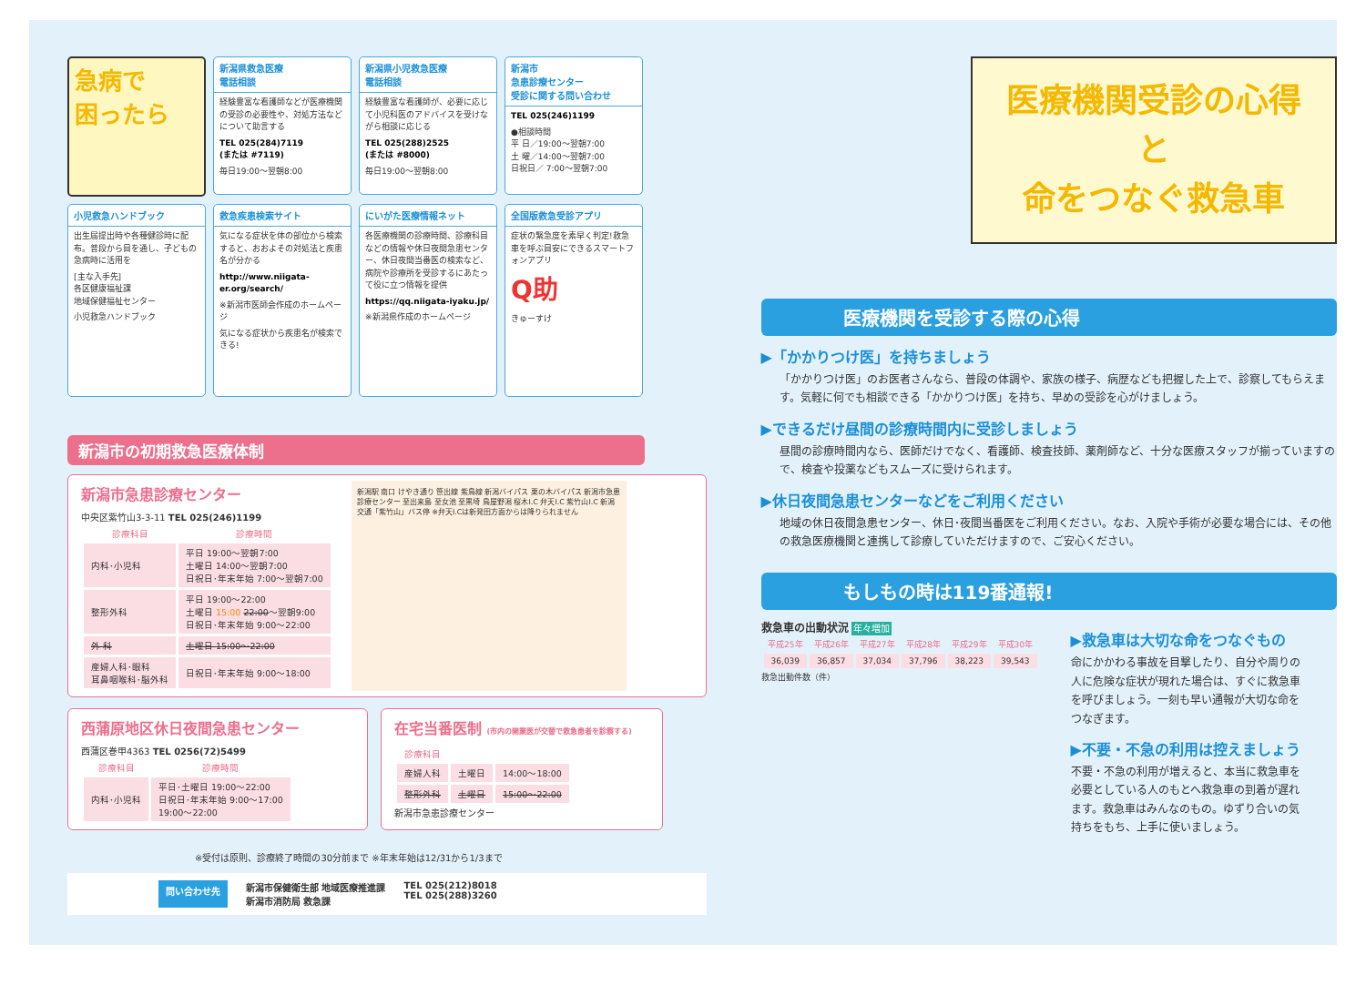急病で
困ったら
新潟県救急医療
電話相談
経験豊富な看護師などが医療機関の受診の必要性や、対処方法などについて助言する
TEL 025(284)7119
(または #7119)
毎日19:00～翌朝8:00
新潟県小児救急医療
電話相談
経験豊富な看護師が、必要に応じて小児科医のアドバイスを受けながら相談に応じる
TEL 025(288)2525
(または #8000)
毎日19:00～翌朝8:00
新潟市
急患診療センター
受診に関する問い合わせ
TEL 025(246)1199
●相談時間
平 日／19:00～翌朝7:00
土 曜／14:00～翌朝7:00
日祝日／ 7:00～翌朝7:00
小児救急ハンドブック
出生届提出時や各種健診時に配布。普段から目を通し、子どもの急病時に活用を
[主な入手先]
各区健康福祉課
地域保健福祉センター
小児救急ハンドブック
救急疾患検索サイト
気になる症状を体の部位から検索すると、おおよその対処法と疾患名が分かる
http://www.niigata-er.org/search/
※新潟市医師会作成のホームページ
気になる症状から疾患名が検索できる!
にいがた医療情報ネット
各医療機関の診療時間、診療科目などの情報や休日夜間急患センター、休日夜間当番医の検索など、病院や診療所を受診するにあたって役に立つ情報を提供
https://qq.niigata-iyaku.jp/
※新潟県作成のホームページ
全国版救急受診アプリ
症状の緊急度を素早く判定!救急車を呼ぶ目安にできるスマートフォンアプリ
Q助
きゅーすけ
新潟市の初期救急医療体制
新潟市急患診療センター
中央区紫竹山3-3-11 TEL 025(246)1199
| 診療科目 | 診療時間 |
| --- | --- |
| 内科･小児科 | 平日 19:00～翌朝7:00 土曜日 14:00～翌朝7:00 日祝日･年末年始 7:00～翌朝7:00 |
| 整形外科 | 平日 19:00～22:00 土曜日 15:00 22:00 ～翌朝9:00 日祝日･年末年始 9:00～22:00 |
| 外 科 | 土曜日 15:00～22:00 |
| 産婦人科･眼科 耳鼻咽喉科･脳外科 | 日祝日･年末年始 9:00～18:00 |
新潟駅 南口 けやき通り 笹出線 紫鳥線 新潟バイパス 栗の木バイパス 新潟市急患診療センター 至出来島 至女池 至黒埼 鳥屋野潟 桜木I.C 弁天I.C 紫竹山I.C 新潟交通「紫竹山」バス停 ※弁天I.Cは新発田方面からは降りられません
西蒲原地区休日夜間急患センター
西蒲区巻甲4363 TEL 0256(72)5499
| 診療科目 | 診療時間 |
| --- | --- |
| 内科･小児科 | 平日･土曜日 19:00～22:00 日祝日･年末年始 9:00～17:00 19:00～22:00 |
在宅当番医制 (市内の開業医が交替で救急患者を診察する)
| 診療科目 | | |
| --- | --- | --- |
| 産婦人科 | 土曜日 | 14:00～18:00 |
| 整形外科 | 土曜日 | 15:00～22:00 |
新潟市急患診療センター
※受付は原則、診療終了時間の30分前まで ※年末年始は12/31から1/3まで
問い合わせ先 新潟市保健衛生部 地域医療推進課
新潟市消防局 救急課 TEL 025(212)8018
TEL 025(288)3260
医療機関受診の心得
と
命をつなぐ救急車
医療機関を受診する際の心得
▶「かかりつけ医」を持ちましょう
「かかりつけ医」のお医者さんなら、普段の体調や、家族の様子、病歴なども把握した上で、診察してもらえます。気軽に何でも相談できる「かかりつけ医」を持ち、早めの受診を心がけましょう。
▶できるだけ昼間の診療時間内に受診しましょう
昼間の診療時間内なら、医師だけでなく、看護師、検査技師、薬剤師など、十分な医療スタッフが揃っていますので、検査や投薬などもスムーズに受けられます。
▶休日夜間急患センターなどをご利用ください
地域の休日夜間急患センター、休日･夜間当番医をご利用ください。なお、入院や手術が必要な場合には、その他の救急医療機関と連携して診療していただけますので、ご安心ください。
もしもの時は119番通報!
救急車の出動状況 年々増加
| 平成25年 | 平成26年 | 平成27年 | 平成28年 | 平成29年 | 平成30年 |
| --- | --- | --- | --- | --- | --- |
| 36,039 | 36,857 | 37,034 | 37,796 | 38,223 | 39,543 |
救急出動件数（件）
▶救急車は大切な命をつなぐもの
命にかかわる事故を目撃したり、自分や周りの人に危険な症状が現れた場合は、すぐに救急車を呼びましょう。一刻も早い通報が大切な命をつなぎます。
▶不要・不急の利用は控えましょう
不要・不急の利用が増えると、本当に救急車を必要としている人のもとへ救急車の到着が遅れます。救急車はみんなのもの。ゆずり合いの気持ちをもち、上手に使いましょう。